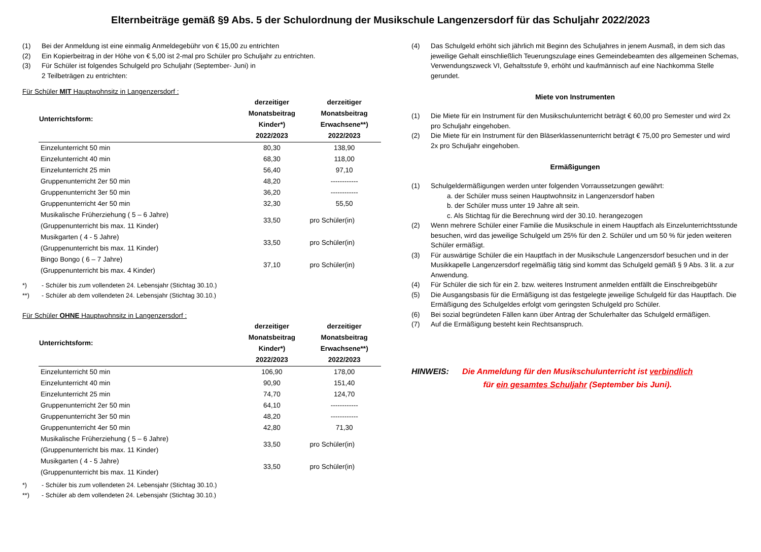Elternbeiträge gemäß §9 Abs. 5 der Schulordnung der Musikschule Langenzersdorf für das Schuljahr 2022/2023
(1) Bei der Anmeldung ist eine einmalig Anmeldegebühr von € 15,00 zu entrichten
(2) Ein Kopierbeitrag in der Höhe von € 5,00 ist 2-mal pro Schüler pro Schuljahr zu entrichten.
(3) Für Schüler ist folgendes Schulgeld pro Schuljahr (September- Juni) in
2 Teilbeträgen zu entrichten:
Für Schüler MIT Hauptwohnsitz in Langenzersdorf :
| Unterrichtsform: | derzeitiger Monatsbeitrag Kinder*) 2022/2023 | derzeitiger Monatsbeitrag Erwachsene**) 2022/2023 |
| --- | --- | --- |
| Einzelunterricht 50 min | 80,30 | 138,90 |
| Einzelunterricht 40 min | 68,30 | 118,00 |
| Einzelunterricht 25 min | 56,40 | 97,10 |
| Gruppenunterricht 2er 50 min | 48,20 | ------------ |
| Gruppenunterricht 3er 50 min | 36,20 | ------------ |
| Gruppenunterricht 4er 50 min | 32,30 | 55,50 |
| Musikalische Früherziehung ( 5 – 6 Jahre) (Gruppenunterricht bis max. 11 Kinder) | 33,50 | pro Schüler(in) |
| Musikgarten ( 4 - 5 Jahre) (Gruppenunterricht bis max. 11 Kinder) | 33,50 | pro Schüler(in) |
| Bingo Bongo ( 6 – 7 Jahre) (Gruppenunterricht bis max. 4 Kinder) | 37,10 | pro Schüler(in) |
*) - Schüler bis zum vollendeten 24. Lebensjahr (Stichtag 30.10.)
**) - Schüler ab dem vollendeten 24. Lebensjahr (Stichtag 30.10.)
Für Schüler OHNE Hauptwohnsitz in Langenzersdorf :
| Unterrichtsform: | derzeitiger Monatsbeitrag Kinder*) 2022/2023 | derzeitiger Monatsbeitrag Erwachsene**) 2022/2023 |
| --- | --- | --- |
| Einzelunterricht 50 min | 106,90 | 178,00 |
| Einzelunterricht 40 min | 90,90 | 151,40 |
| Einzelunterricht 25 min | 74,70 | 124,70 |
| Gruppenunterricht 2er 50 min | 64,10 | ------------ |
| Gruppenunterricht 3er 50 min | 48,20 | ------------ |
| Gruppenunterricht 4er 50 min | 42,80 | 71,30 |
| Musikalische Früherziehung ( 5 – 6 Jahre) (Gruppenunterricht bis max. 11 Kinder) | 33,50 | pro Schüler(in) |
| Musikgarten ( 4 - 5 Jahre) (Gruppenunterricht bis max. 11 Kinder) | 33,50 | pro Schüler(in) |
*) - Schüler bis zum vollendeten 24. Lebensjahr (Stichtag 30.10.)
**) - Schüler ab dem vollendeten 24. Lebensjahr (Stichtag 30.10.)
(4) Das Schulgeld erhöht sich jährlich mit Beginn des Schuljahres in jenem Ausmaß, in dem sich das jeweilige Gehalt einschließlich Teuerungszulage eines Gemeindebeamten des allgemeinen Schemas, Verwendungszweck VI, Gehaltsstufe 9, erhöht und kaufmännisch auf eine Nachkomma Stelle gerundet.
Miete von Instrumenten
(1) Die Miete für ein Instrument für den Musikschulunterricht beträgt € 60,00 pro Semester und wird 2x pro Schuljahr eingehoben.
(2) Die Miete für ein Instrument für den Bläserklassenunterricht beträgt € 75,00 pro Semester und wird 2x pro Schuljahr eingehoben.
Ermäßigungen
(1) Schulgeldermäßigungen werden unter folgenden Vorraussetzungen gewährt:
a. der Schüler muss seinen Hauptwohnsitz in Langenzersdorf haben
b. der Schüler muss unter 19 Jahre alt sein.
c. Als Stichtag für die Berechnung wird der 30.10. herangezogen
(2) Wenn mehrere Schüler einer Familie die Musikschule in einem Hauptfach als Einzelunterrichtsstunde besuchen, wird das jeweilige Schulgeld um 25% für den 2. Schüler und um 50 % für jeden weiteren Schüler ermäßigt.
(3) Für auswärtige Schüler die ein Hauptfach in der Musikschule Langenzersdorf besuchen und in der Musikkapelle Langenzersdorf regelmäßig tätig sind kommt das Schulgeld gemäß § 9 Abs. 3 lit. a zur Anwendung.
(4) Für Schüler die sich für ein 2. bzw. weiteres Instrument anmelden entfällt die Einschreibgebühr
(5) Die Ausgangsbasis für die Ermäßigung ist das festgelegte jeweilige Schulgeld für das Hauptfach. Die Ermäßigung des Schulgeldes erfolgt vom geringsten Schulgeld pro Schüler.
(6) Bei sozial begründeten Fällen kann über Antrag der Schulerhalter das Schulgeld ermäßigen.
(7) Auf die Ermäßigung besteht kein Rechtsanspruch.
HINWEIS: Die Anmeldung für den Musikschulunterricht ist verbindlich
für ein gesamtes Schuljahr (September bis Juni).